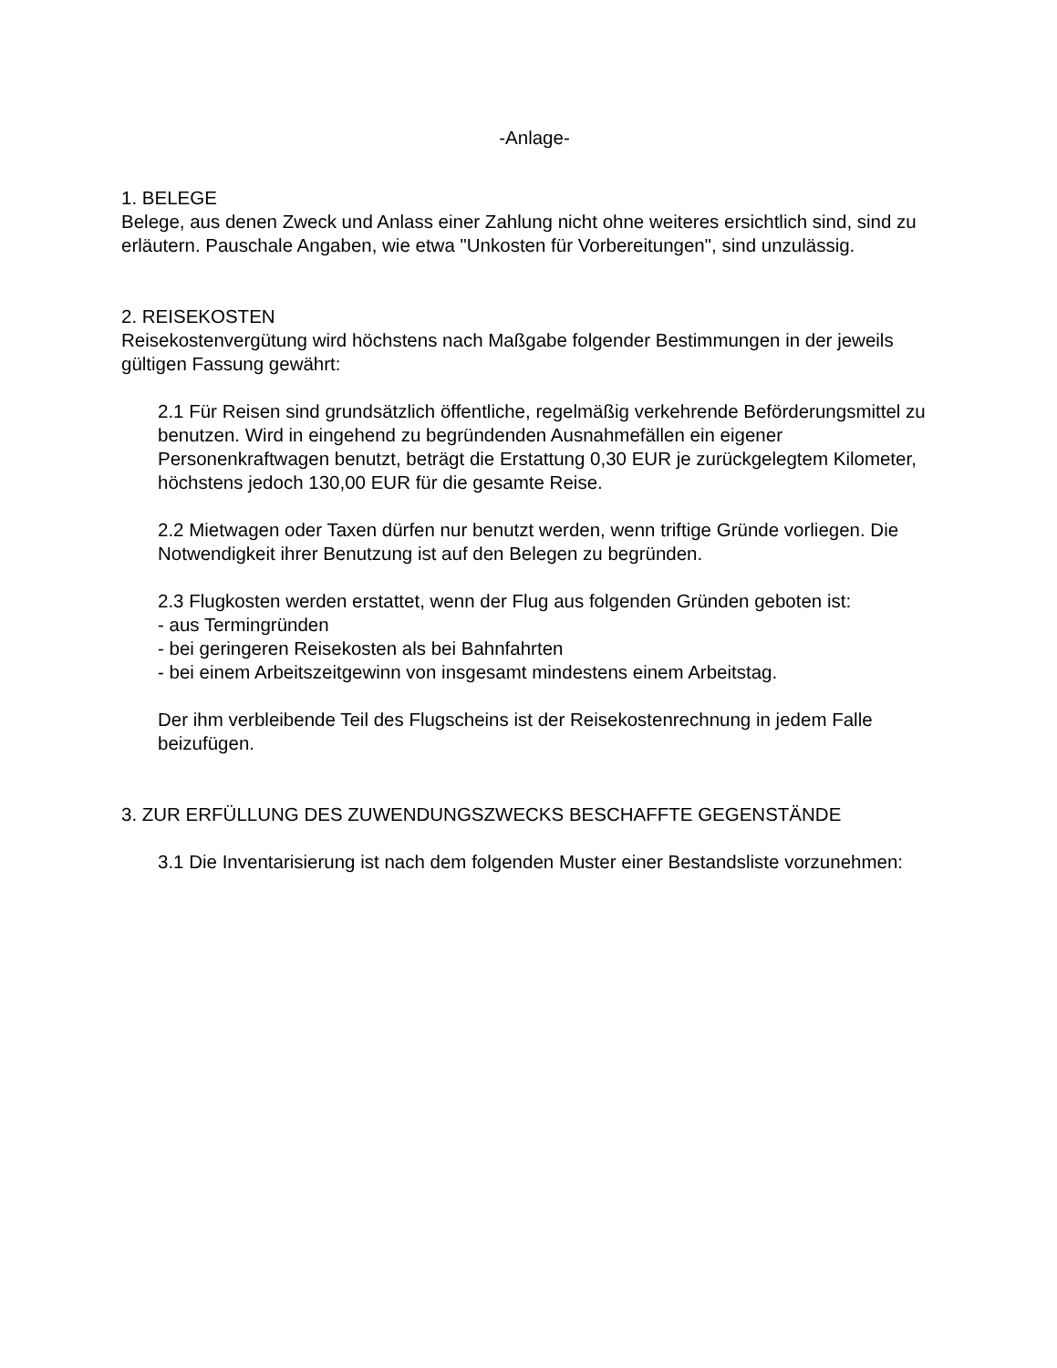-Anlage-
1. BELEGE
Belege, aus denen Zweck und Anlass einer Zahlung nicht ohne weiteres ersichtlich sind, sind zu erläutern. Pauschale Angaben, wie etwa "Unkosten für Vorbereitungen", sind unzulässig.
2. REISEKOSTEN
Reisekostenvergütung wird höchstens nach Maßgabe folgender Bestimmungen in der jeweils gültigen Fassung gewährt:
2.1 Für Reisen sind grundsätzlich öffentliche, regelmäßig verkehrende Beförderungsmittel zu benutzen. Wird in eingehend zu begründenden Ausnahmefällen ein eigener Personenkraftwagen benutzt, beträgt die Erstattung 0,30 EUR je zurückgelegtem Kilometer, höchstens jedoch 130,00 EUR für die gesamte Reise.
2.2 Mietwagen oder Taxen dürfen nur benutzt werden, wenn triftige Gründe vorliegen. Die Notwendigkeit ihrer Benutzung ist auf den Belegen zu begründen.
2.3 Flugkosten werden erstattet, wenn der Flug aus folgenden Gründen geboten ist:
- aus Termingründen
- bei geringeren Reisekosten als bei Bahnfahrten
- bei einem Arbeitszeitgewinn von insgesamt mindestens einem Arbeitstag.
Der ihm verbleibende Teil des Flugscheins ist der Reisekostenrechnung in jedem Falle beizufügen.
3. ZUR ERFÜLLUNG DES ZUWENDUNGSZWECKS BESCHAFFTE GEGENSTÄNDE
3.1 Die Inventarisierung ist nach dem folgenden Muster einer Bestandsliste vorzunehmen: